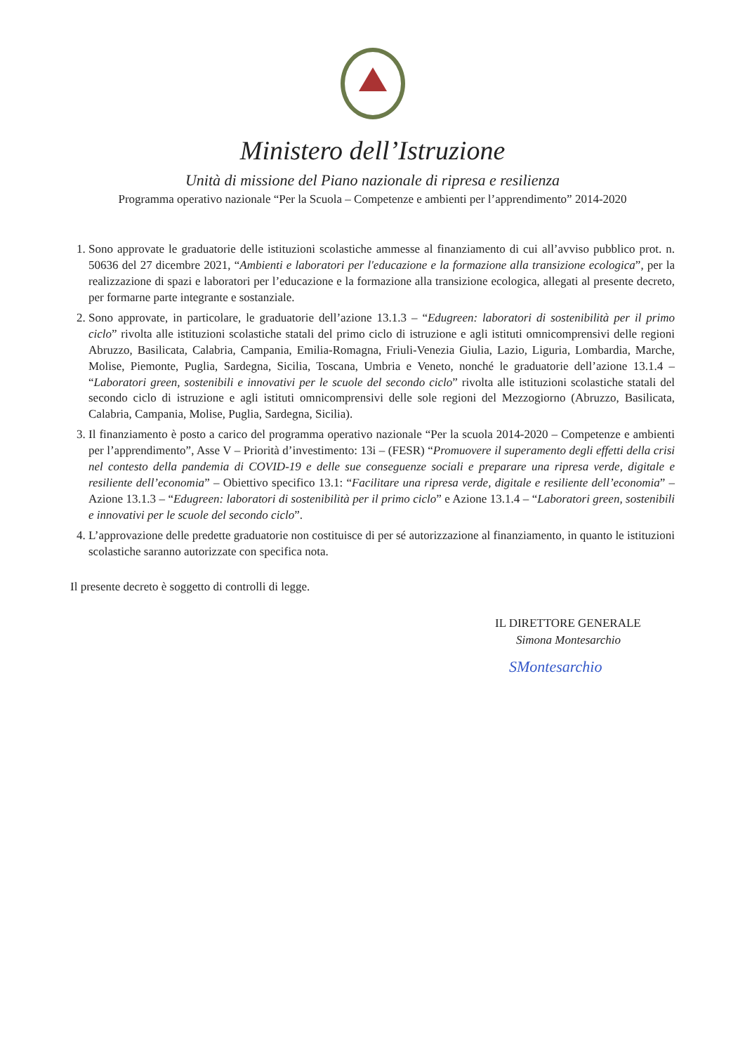Ministero dell’Istruzione
Unità di missione del Piano nazionale di ripresa e resilienza
Programma operativo nazionale “Per la Scuola – Competenze e ambienti per l’apprendimento” 2014-2020
1. Sono approvate le graduatorie delle istituzioni scolastiche ammesse al finanziamento di cui all’avviso pubblico prot. n. 50636 del 27 dicembre 2021, “Ambienti e laboratori per l'educazione e la formazione alla transizione ecologica”, per la realizzazione di spazi e laboratori per l’educazione e la formazione alla transizione ecologica, allegati al presente decreto, per formarne parte integrante e sostanziale.
2. Sono approvate, in particolare, le graduatorie dell’azione 13.1.3 – “Edugreen: laboratori di sostenibilità per il primo ciclo” rivolta alle istituzioni scolastiche statali del primo ciclo di istruzione e agli istituti omnicomprensivi delle regioni Abruzzo, Basilicata, Calabria, Campania, Emilia-Romagna, Friuli-Venezia Giulia, Lazio, Liguria, Lombardia, Marche, Molise, Piemonte, Puglia, Sardegna, Sicilia, Toscana, Umbria e Veneto, nonché le graduatorie dell’azione 13.1.4 – “Laboratori green, sostenibili e innovativi per le scuole del secondo ciclo” rivolta alle istituzioni scolastiche statali del secondo ciclo di istruzione e agli istituti omnicomprensivi delle sole regioni del Mezzogiorno (Abruzzo, Basilicata, Calabria, Campania, Molise, Puglia, Sardegna, Sicilia).
3. Il finanziamento è posto a carico del programma operativo nazionale “Per la scuola 2014-2020 – Competenze e ambienti per l’apprendimento”, Asse V – Priorità d’investimento: 13i – (FESR) “Promuovere il superamento degli effetti della crisi nel contesto della pandemia di COVID-19 e delle sue conseguenze sociali e preparare una ripresa verde, digitale e resiliente dell’economia” – Obiettivo specifico 13.1: “Facilitare una ripresa verde, digitale e resiliente dell’economia” – Azione 13.1.3 – “Edugreen: laboratori di sostenibilità per il primo ciclo” e Azione 13.1.4 – “Laboratori green, sostenibili e innovativi per le scuole del secondo ciclo”.
4. L’approvazione delle predette graduatorie non costituisce di per sé autorizzazione al finanziamento, in quanto le istituzioni scolastiche saranno autorizzate con specifica nota.
Il presente decreto è soggetto di controlli di legge.
IL DIRETTORE GENERALE
Simona Montesarchio
SMontesarchio